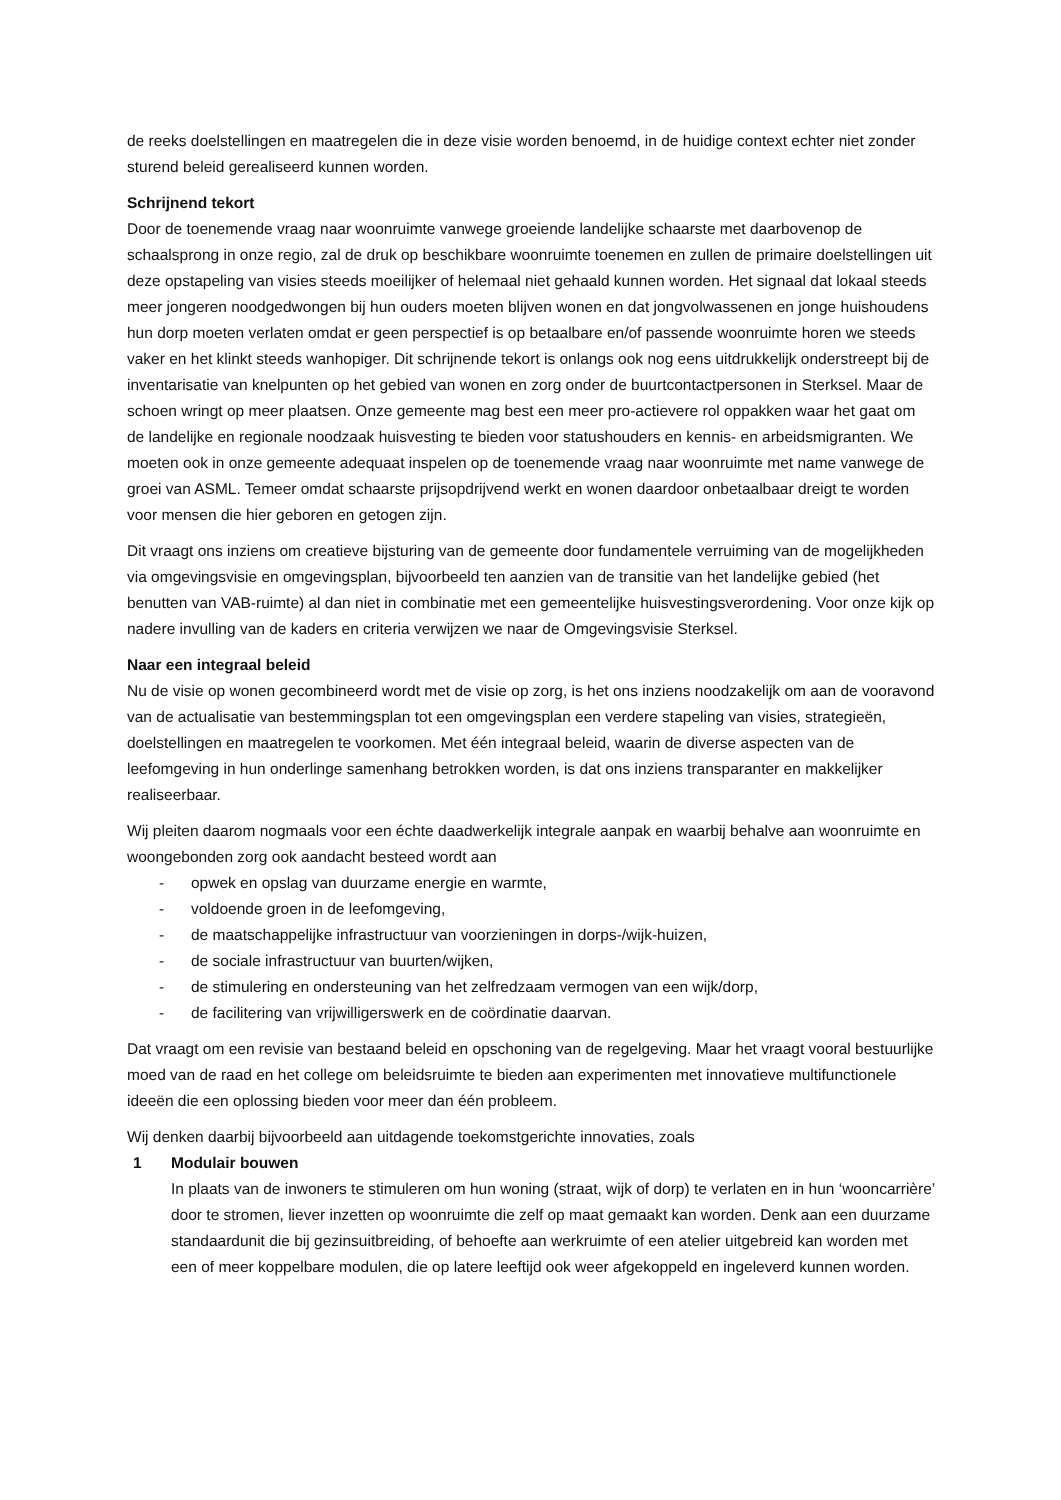de reeks doelstellingen en maatregelen die in deze visie worden benoemd, in de huidige context echter niet zonder sturend beleid gerealiseerd kunnen worden.
Schrijnend tekort
Door de toenemende vraag naar woonruimte vanwege groeiende landelijke schaarste met daarbovenop de schaalsprong in onze regio, zal de druk op beschikbare woonruimte toenemen en zullen de primaire doelstellingen uit deze opstapeling van visies steeds moeilijker of helemaal niet gehaald kunnen worden. Het signaal dat lokaal steeds meer jongeren noodgedwongen bij hun ouders moeten blijven wonen en dat jongvolwassenen en jonge huishoudens hun dorp moeten verlaten omdat er geen perspectief is op betaalbare en/of passende woonruimte horen we steeds vaker en het klinkt steeds wanhopiger. Dit schrijnende tekort is onlangs ook nog eens uitdrukkelijk onderstreept bij de inventarisatie van knelpunten op het gebied van wonen en zorg onder de buurtcontactpersonen in Sterksel. Maar de schoen wringt op meer plaatsen. Onze gemeente mag best een meer pro-actievere rol oppakken waar het gaat om de landelijke en regionale noodzaak huisvesting te bieden voor statushouders en kennis- en arbeidsmigranten. We moeten ook in onze gemeente adequaat inspelen op de toenemende vraag naar woonruimte met name vanwege de groei van ASML. Temeer omdat schaarste prijsopdrijvend werkt en wonen daardoor onbetaalbaar dreigt te worden voor mensen die hier geboren en getogen zijn.
Dit vraagt ons inziens om creatieve bijsturing van de gemeente door fundamentele verruiming van de mogelijkheden via omgevingsvisie en omgevingsplan, bijvoorbeeld ten aanzien van de transitie van het landelijke gebied (het benutten van VAB-ruimte) al dan niet in combinatie met een gemeentelijke huisvestingsverordening. Voor onze kijk op nadere invulling van de kaders en criteria verwijzen we naar de Omgevingsvisie Sterksel.
Naar een integraal beleid
Nu de visie op wonen gecombineerd wordt met de visie op zorg, is het ons inziens noodzakelijk om aan de vooravond van de actualisatie van bestemmingsplan tot een omgevingsplan een verdere stapeling van visies, strategieën, doelstellingen en maatregelen te voorkomen. Met één integraal beleid, waarin de diverse aspecten van de leefomgeving in hun onderlinge samenhang betrokken worden, is dat ons inziens transparanter en makkelijker realiseerbaar.
Wij pleiten daarom nogmaals voor een échte daadwerkelijk integrale aanpak en waarbij behalve aan woonruimte en woongebonden zorg ook aandacht besteed wordt aan
- opwek en opslag van duurzame energie en warmte,
- voldoende groen in de leefomgeving,
- de maatschappelijke infrastructuur van voorzieningen in dorps-/wijk-huizen,
- de sociale infrastructuur van buurten/wijken,
- de stimulering en ondersteuning van het zelfredzaam vermogen van een wijk/dorp,
- de facilitering van vrijwilligerswerk en de coördinatie daarvan.
Dat vraagt om een revisie van bestaand beleid en opschoning van de regelgeving. Maar het vraagt vooral bestuurlijke moed van de raad en het college om beleidsruimte te bieden aan experimenten met innovatieve multifunctionele ideeën die een oplossing bieden voor meer dan één probleem.
Wij denken daarbij bijvoorbeeld aan uitdagende toekomstgerichte innovaties, zoals
1 Modulair bouwen
In plaats van de inwoners te stimuleren om hun woning (straat, wijk of dorp) te verlaten en in hun ‘wooncarrière’ door te stromen, liever inzetten op woonruimte die zelf op maat gemaakt kan worden. Denk aan een duurzame standaardunit die bij gezinsuitbreiding, of behoefte aan werkruimte of een atelier uitgebreid kan worden met een of meer koppelbare modulen, die op latere leeftijd ook weer afgekoppeld en ingeleverd kunnen worden.